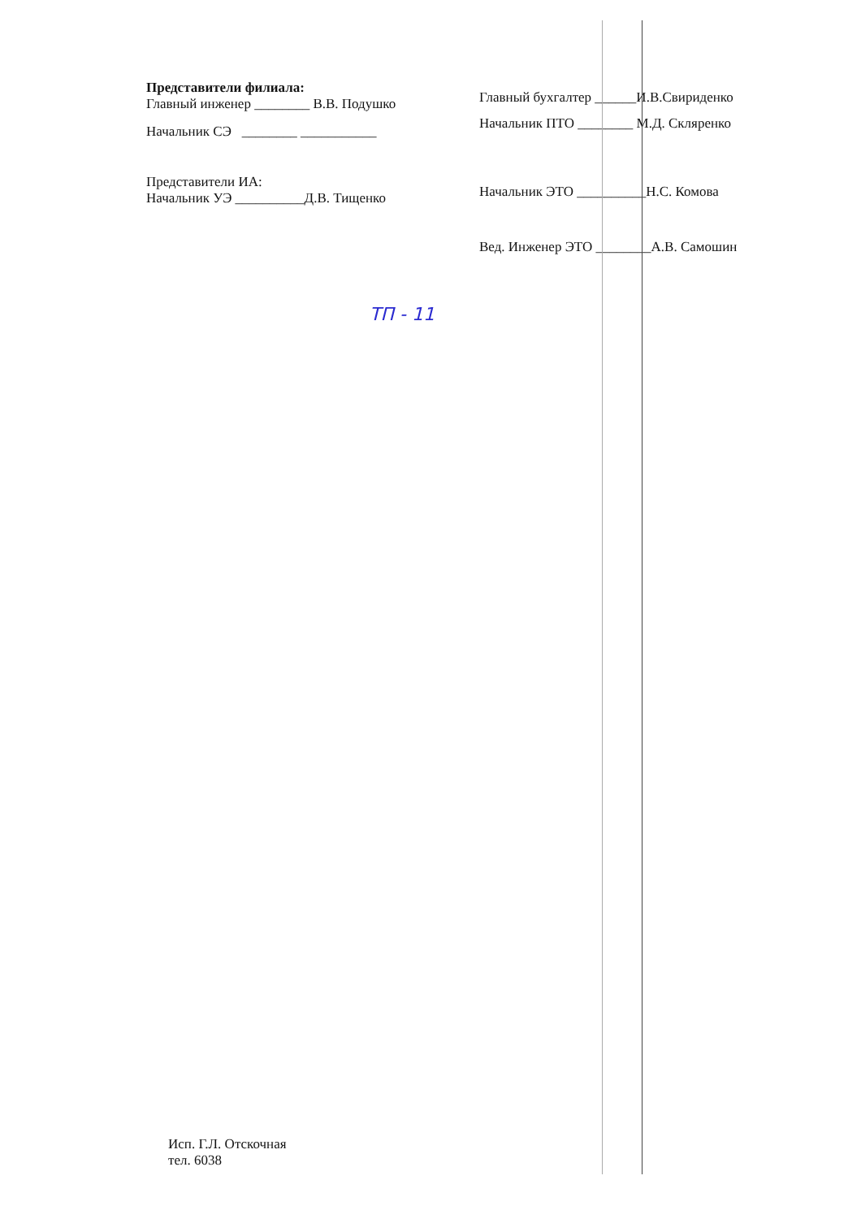Представители филиала:
Главный инженер ________ В.В. Подушко
Начальник СЭ ________ ___________
Представители ИА:
Начальник УЭ __________Д.В. Тищенко
Главный бухгалтер ______И.В.Свириденко
Начальник ПТО ________ М.Д. Скляренко
Начальник ЭТО __________Н.С. Комова
Вед. Инженер ЭТО ________А.В. Самошин
ТП - 11
Исп. Г.Л. Отскочная
тел. 6038